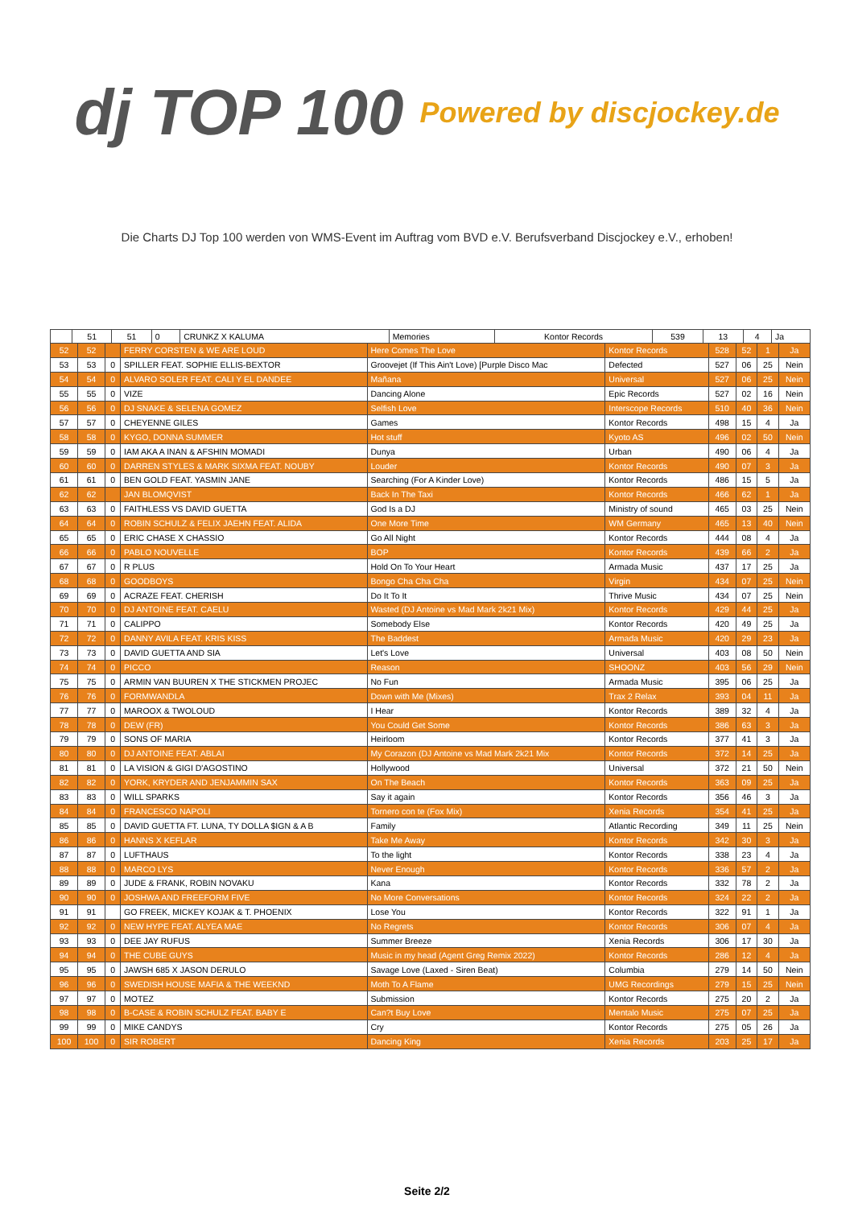dj TOP 100 Powered by discjockey.de
Die Charts DJ Top 100 werden von WMS-Event im Auftrag vom BVD e.V. Berufsverband Discjockey e.V., erhoben!
| | 51 | 51 | 0 | CRUNKZ X KALUMA | Memories | Kontor Records | 539 | 13 | 4 | Ja |
| 52 | 52 | | FERRY CORSTEN & WE ARE LOUD | Here Comes The Love | Kontor Records | 528 | 52 | 1 | Ja |
| 53 | 53 | 0 | SPILLER FEAT. SOPHIE ELLIS-BEXTOR | Groovejet (If This Ain't Love) [Purple Disco Mac | Defected | 527 | 06 | 25 | Nein |
| 54 | 54 | 0 | ALVARO SOLER FEAT. CALI Y EL DANDEE | Mañana | Universal | 527 | 06 | 25 | Nein |
| 55 | 55 | 0 | VIZE | Dancing Alone | Epic Records | 527 | 02 | 16 | Nein |
| 56 | 56 | 0 | DJ SNAKE & SELENA GOMEZ | Selfish Love | Interscope Records | 510 | 40 | 36 | Nein |
| 57 | 57 | 0 | CHEYENNE GILES | Games | Kontor Records | 498 | 15 | 4 | Ja |
| 58 | 58 | 0 | KYGO, DONNA SUMMER | Hot stuff | Kyoto AS | 496 | 02 | 50 | Nein |
| 59 | 59 | 0 | IAM AKA A INAN & AFSHIN MOMADI | Dunya | Urban | 490 | 06 | 4 | Ja |
| 60 | 60 | 0 | DARREN STYLES & MARK SIXMA FEAT. NOUBY | Louder | Kontor Records | 490 | 07 | 3 | Ja |
| 61 | 61 | 0 | BEN GOLD FEAT. YASMIN JANE | Searching (For A Kinder Love) | Kontor Records | 486 | 15 | 5 | Ja |
| 62 | 62 | | JAN BLOMQVIST | Back In The Taxi | Kontor Records | 466 | 62 | 1 | Ja |
| 63 | 63 | 0 | FAITHLESS VS DAVID GUETTA | God Is a DJ | Ministry of sound | 465 | 03 | 25 | Nein |
| 64 | 64 | 0 | ROBIN SCHULZ & FELIX JAEHN FEAT. ALIDA | One More Time | WM Germany | 465 | 13 | 40 | Nein |
| 65 | 65 | 0 | ERIC CHASE X CHASSIO | Go All Night | Kontor Records | 444 | 08 | 4 | Ja |
| 66 | 66 | 0 | PABLO NOUVELLE | BOP | Kontor Records | 439 | 66 | 2 | Ja |
| 67 | 67 | 0 | R PLUS | Hold On To Your Heart | Armada Music | 437 | 17 | 25 | Ja |
| 68 | 68 | 0 | GOODBOYS | Bongo Cha Cha Cha | Virgin | 434 | 07 | 25 | Nein |
| 69 | 69 | 0 | ACRAZE FEAT. CHERISH | Do It To It | Thrive Music | 434 | 07 | 25 | Nein |
| 70 | 70 | 0 | DJ ANTOINE FEAT. CAELU | Wasted (DJ Antoine vs Mad Mark 2k21 Mix) | Kontor Records | 429 | 44 | 25 | Ja |
| 71 | 71 | 0 | CALIPPO | Somebody Else | Kontor Records | 420 | 49 | 25 | Ja |
| 72 | 72 | 0 | DANNY AVILA FEAT. KRIS KISS | The Baddest | Armada Music | 420 | 29 | 23 | Ja |
| 73 | 73 | 0 | DAVID GUETTA AND SIA | Let's Love | Universal | 403 | 08 | 50 | Nein |
| 74 | 74 | 0 | PICCO | Reason | SHOONZ | 403 | 56 | 29 | Nein |
| 75 | 75 | 0 | ARMIN VAN BUUREN X THE STICKMEN PROJEC | No Fun | Armada Music | 395 | 06 | 25 | Ja |
| 76 | 76 | 0 | FORMWANDLA | Down with Me (Mixes) | Trax 2 Relax | 393 | 04 | 11 | Ja |
| 77 | 77 | 0 | MAROOX & TWOLOUD | I Hear | Kontor Records | 389 | 32 | 4 | Ja |
| 78 | 78 | 0 | DEW (FR) | You Could Get Some | Kontor Records | 386 | 63 | 3 | Ja |
| 79 | 79 | 0 | SONS OF MARIA | Heirloom | Kontor Records | 377 | 41 | 3 | Ja |
| 80 | 80 | 0 | DJ ANTOINE FEAT. ABLAI | My Corazon (DJ Antoine vs Mad Mark 2k21 Mix | Kontor Records | 372 | 14 | 25 | Ja |
| 81 | 81 | 0 | LA VISION & GIGI D'AGOSTINO | Hollywood | Universal | 372 | 21 | 50 | Nein |
| 82 | 82 | 0 | YORK, KRYDER AND JENJAMMIN SAX | On The Beach | Kontor Records | 363 | 09 | 25 | Ja |
| 83 | 83 | 0 | WILL SPARKS | Say it again | Kontor Records | 356 | 46 | 3 | Ja |
| 84 | 84 | 0 | FRANCESCO NAPOLI | Tornero con te (Fox Mix) | Xenia Records | 354 | 41 | 25 | Ja |
| 85 | 85 | 0 | DAVID GUETTA FT. LUNA, TY DOLLA $IGN & A B | Family | Atlantic Recording | 349 | 11 | 25 | Nein |
| 86 | 86 | 0 | HANNS X KEFLAR | Take Me Away | Kontor Records | 342 | 30 | 3 | Ja |
| 87 | 87 | 0 | LUFTHAUS | To the light | Kontor Records | 338 | 23 | 4 | Ja |
| 88 | 88 | 0 | MARCO LYS | Never Enough | Kontor Records | 336 | 57 | 2 | Ja |
| 89 | 89 | 0 | JUDE & FRANK, ROBIN NOVAKU | Kana | Kontor Records | 332 | 78 | 2 | Ja |
| 90 | 90 | 0 | JOSHWA AND FREEFORM FIVE | No More Conversations | Kontor Records | 324 | 22 | 2 | Ja |
| 91 | 91 | | GO FREEK, MICKEY KOJAK & T. PHOENIX | Lose You | Kontor Records | 322 | 91 | 1 | Ja |
| 92 | 92 | 0 | NEW HYPE FEAT. ALYEA MAE | No Regrets | Kontor Records | 306 | 07 | 4 | Ja |
| 93 | 93 | 0 | DEE JAY RUFUS | Summer Breeze | Xenia Records | 306 | 17 | 30 | Ja |
| 94 | 94 | 0 | THE CUBE GUYS | Music in my head (Agent Greg Remix 2022) | Kontor Records | 286 | 12 | 4 | Ja |
| 95 | 95 | 0 | JAWSH 685 X JASON DERULO | Savage Love (Laxed - Siren Beat) | Columbia | 279 | 14 | 50 | Nein |
| 96 | 96 | 0 | SWEDISH HOUSE MAFIA & THE WEEKND | Moth To A Flame | UMG Recordings | 279 | 15 | 25 | Nein |
| 97 | 97 | 0 | MOTEZ | Submission | Kontor Records | 275 | 20 | 2 | Ja |
| 98 | 98 | 0 | B-CASE & ROBIN SCHULZ FEAT. BABY E | Can?t Buy Love | Mentalo Music | 275 | 07 | 25 | Ja |
| 99 | 99 | 0 | MIKE CANDYS | Cry | Kontor Records | 275 | 05 | 26 | Ja |
| 100 | 100 | 0 | SIR ROBERT | Dancing King | Xenia Records | 203 | 25 | 17 | Ja |
Seite 2/2